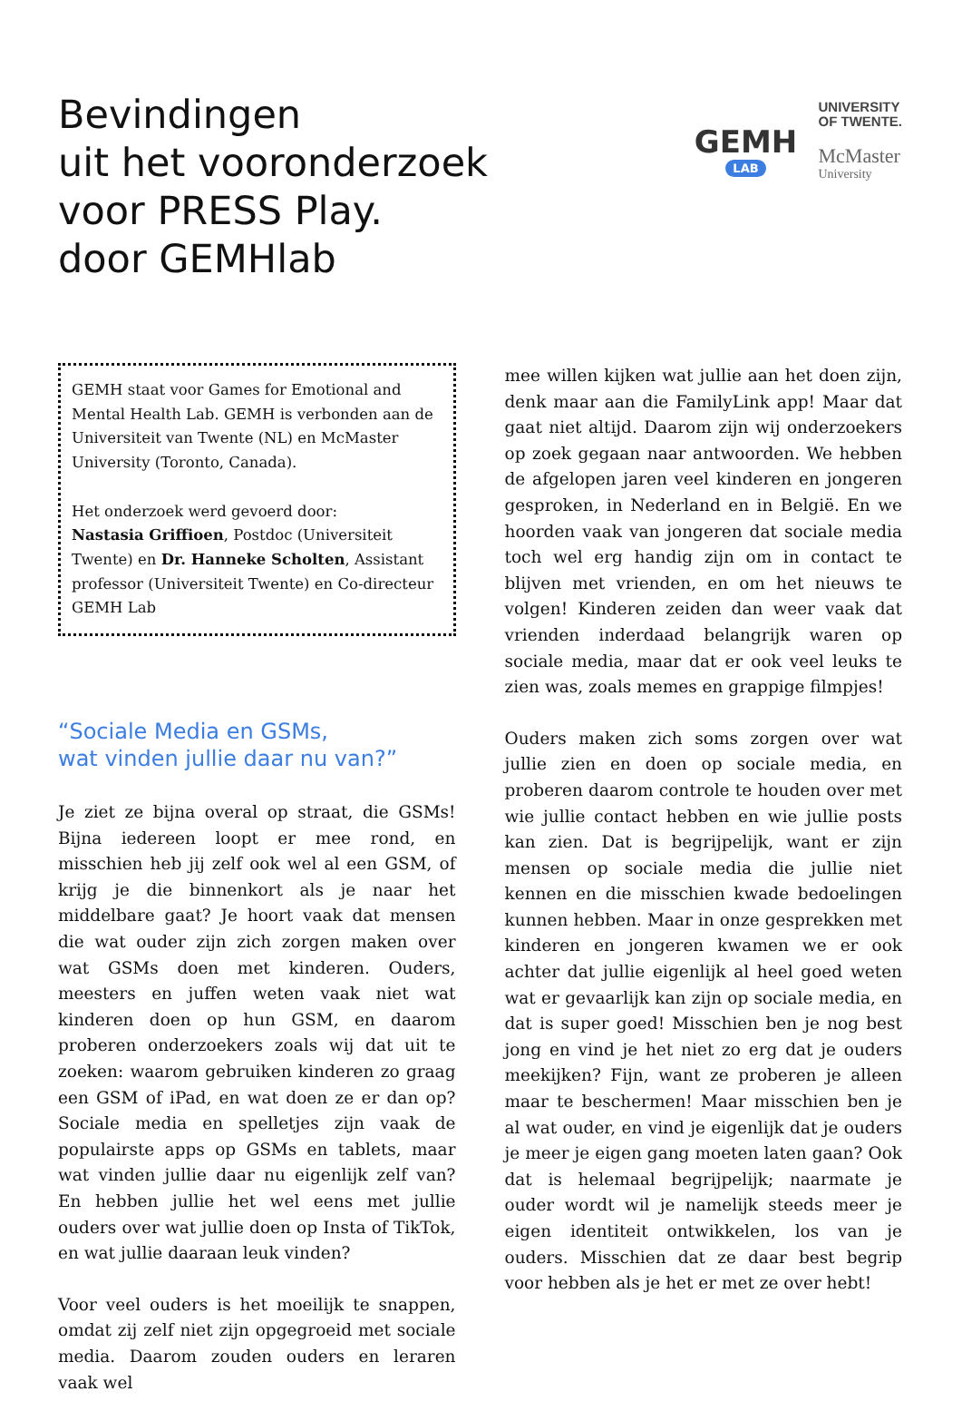Bevindingen
uit het vooronderzoek
voor PRESS Play.
door GEMHlab
GEMH
LAB
UNIVERSITY
OF TWENTE.
McMaster
University
GEMH staat voor Games for Emotional and Mental Health Lab. GEMH is verbonden aan de Universiteit van Twente (NL) en McMaster University (Toronto, Canada).
Het onderzoek werd gevoerd door:
Nastasia Griffioen, Postdoc (Universiteit Twente) en Dr. Hanneke Scholten, Assistant professor (Universiteit Twente) en Co-directeur GEMH Lab
“Sociale Media en GSMs,
wat vinden jullie daar nu van?”
Je ziet ze bijna overal op straat, die GSMs! Bijna iedereen loopt er mee rond, en misschien heb jij zelf ook wel al een GSM, of krijg je die binnenkort als je naar het middelbare gaat? Je hoort vaak dat mensen die wat ouder zijn zich zorgen maken over wat GSMs doen met kinderen. Ouders, meesters en juffen weten vaak niet wat kinderen doen op hun GSM, en daarom proberen onderzoekers zoals wij dat uit te zoeken: waarom gebruiken kinderen zo graag een GSM of iPad, en wat doen ze er dan op? Sociale media en spelletjes zijn vaak de populairste apps op GSMs en tablets, maar wat vinden jullie daar nu eigenlijk zelf van? En hebben jullie het wel eens met jullie ouders over wat jullie doen op Insta of TikTok, en wat jullie daaraan leuk vinden?
Voor veel ouders is het moeilijk te snappen, omdat zij zelf niet zijn opgegroeid met sociale media. Daarom zouden ouders en leraren vaak wel
mee willen kijken wat jullie aan het doen zijn, denk maar aan die FamilyLink app! Maar dat gaat niet altijd. Daarom zijn wij onderzoekers op zoek gegaan naar antwoorden. We hebben de afgelopen jaren veel kinderen en jongeren gesproken, in Nederland en in België. En we hoorden vaak van jongeren dat sociale media toch wel erg handig zijn om in contact te blijven met vrienden, en om het nieuws te volgen! Kinderen zeiden dan weer vaak dat vrienden inderdaad belangrijk waren op sociale media, maar dat er ook veel leuks te zien was, zoals memes en grappige filmpjes!
Ouders maken zich soms zorgen over wat jullie zien en doen op sociale media, en proberen daarom controle te houden over met wie jullie contact hebben en wie jullie posts kan zien. Dat is begrijpelijk, want er zijn mensen op sociale media die jullie niet kennen en die misschien kwade bedoelingen kunnen hebben. Maar in onze gesprekken met kinderen en jongeren kwamen we er ook achter dat jullie eigenlijk al heel goed weten wat er gevaarlijk kan zijn op sociale media, en dat is super goed! Misschien ben je nog best jong en vind je het niet zo erg dat je ouders meekijken? Fijn, want ze proberen je alleen maar te beschermen! Maar misschien ben je al wat ouder, en vind je eigenlijk dat je ouders je meer je eigen gang moeten laten gaan? Ook dat is helemaal begrijpelijk; naarmate je ouder wordt wil je namelijk steeds meer je eigen identiteit ontwikkelen, los van je ouders. Misschien dat ze daar best begrip voor hebben als je het er met ze over hebt!